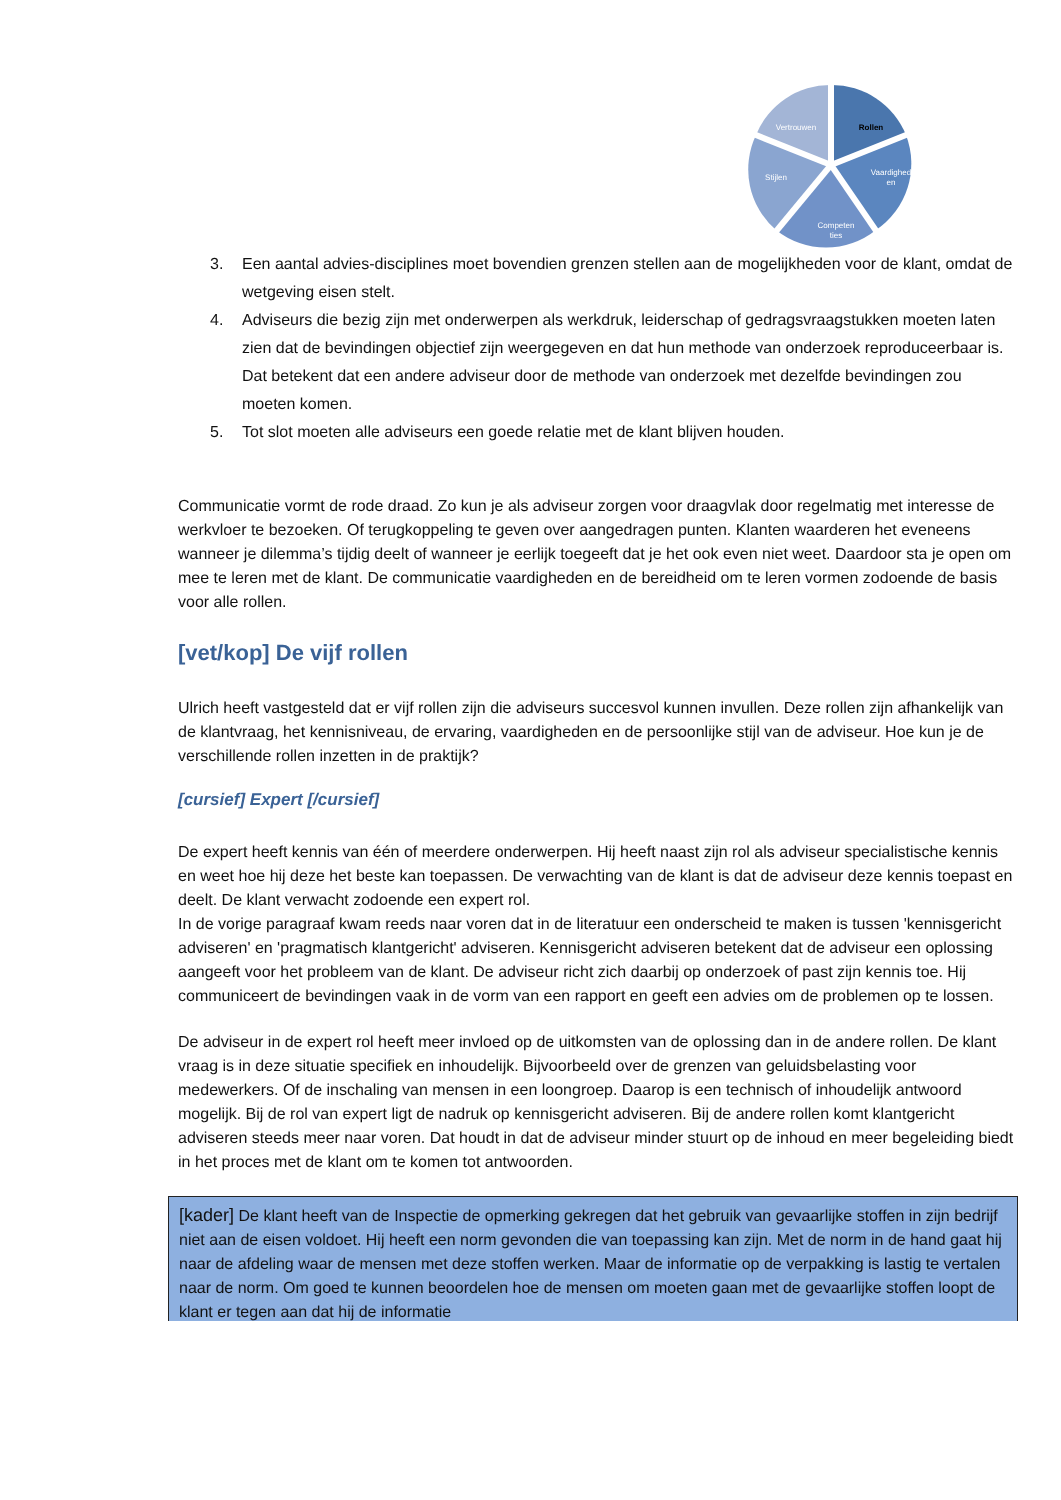Rollen
Vaardighed
en
Competen
ties
Stijlen
Vertrouwen
3. Een aantal advies-disciplines moet bovendien grenzen stellen aan de mogelijkheden voor de klant, omdat de wetgeving eisen stelt.
4. Adviseurs die bezig zijn met onderwerpen als werkdruk, leiderschap of gedragsvraagstukken moeten laten zien dat de bevindingen objectief zijn weergegeven en dat hun methode van onderzoek reproduceerbaar is. Dat betekent dat een andere adviseur door de methode van onderzoek met dezelfde bevindingen zou moeten komen.
5. Tot slot moeten alle adviseurs een goede relatie met de klant blijven houden.
Communicatie vormt de rode draad. Zo kun je als adviseur zorgen voor draagvlak door regelmatig met interesse de werkvloer te bezoeken. Of terugkoppeling te geven over aangedragen punten. Klanten waarderen het eveneens wanneer je dilemma’s tijdig deelt of wanneer je eerlijk toegeeft dat je het ook even niet weet. Daardoor sta je open om mee te leren met de klant. De communicatie vaardigheden en de bereidheid om te leren vormen zodoende de basis voor alle rollen.
[vet/kop] De vijf rollen
Ulrich heeft vastgesteld dat er vijf rollen zijn die adviseurs succesvol kunnen invullen. Deze rollen zijn afhankelijk van de klantvraag, het kennisniveau, de ervaring, vaardigheden en de persoonlijke stijl van de adviseur. Hoe kun je de verschillende rollen inzetten in de praktijk?
[cursief] Expert [/cursief]
De expert heeft kennis van één of meerdere onderwerpen. Hij heeft naast zijn rol als adviseur specialistische kennis en weet hoe hij deze het beste kan toepassen. De verwachting van de klant is dat de adviseur deze kennis toepast en deelt. De klant verwacht zodoende een expert rol.
In de vorige paragraaf kwam reeds naar voren dat in de literatuur een onderscheid te maken is tussen 'kennisgericht adviseren' en 'pragmatisch klantgericht' adviseren. Kennisgericht adviseren betekent dat de adviseur een oplossing aangeeft voor het probleem van de klant. De adviseur richt zich daarbij op onderzoek of past zijn kennis toe. Hij communiceert de bevindingen vaak in de vorm van een rapport en geeft een advies om de problemen op te lossen.
De adviseur in de expert rol heeft meer invloed op de uitkomsten van de oplossing dan in de andere rollen. De klant vraag is in deze situatie specifiek en inhoudelijk. Bijvoorbeeld over de grenzen van geluidsbelasting voor medewerkers. Of de inschaling van mensen in een loongroep. Daarop is een technisch of inhoudelijk antwoord mogelijk. Bij de rol van expert ligt de nadruk op kennisgericht adviseren. Bij de andere rollen komt klantgericht adviseren steeds meer naar voren. Dat houdt in dat de adviseur minder stuurt op de inhoud en meer begeleiding biedt in het proces met de klant om te komen tot antwoorden.
[kader] De klant heeft van de Inspectie de opmerking gekregen dat het gebruik van gevaarlijke stoffen in zijn bedrijf niet aan de eisen voldoet. Hij heeft een norm gevonden die van toepassing kan zijn. Met de norm in de hand gaat hij naar de afdeling waar de mensen met deze stoffen werken. Maar de informatie op de verpakking is lastig te vertalen naar de norm. Om goed te kunnen beoordelen hoe de mensen om moeten gaan met de gevaarlijke stoffen loopt de klant er tegen aan dat hij de informatie